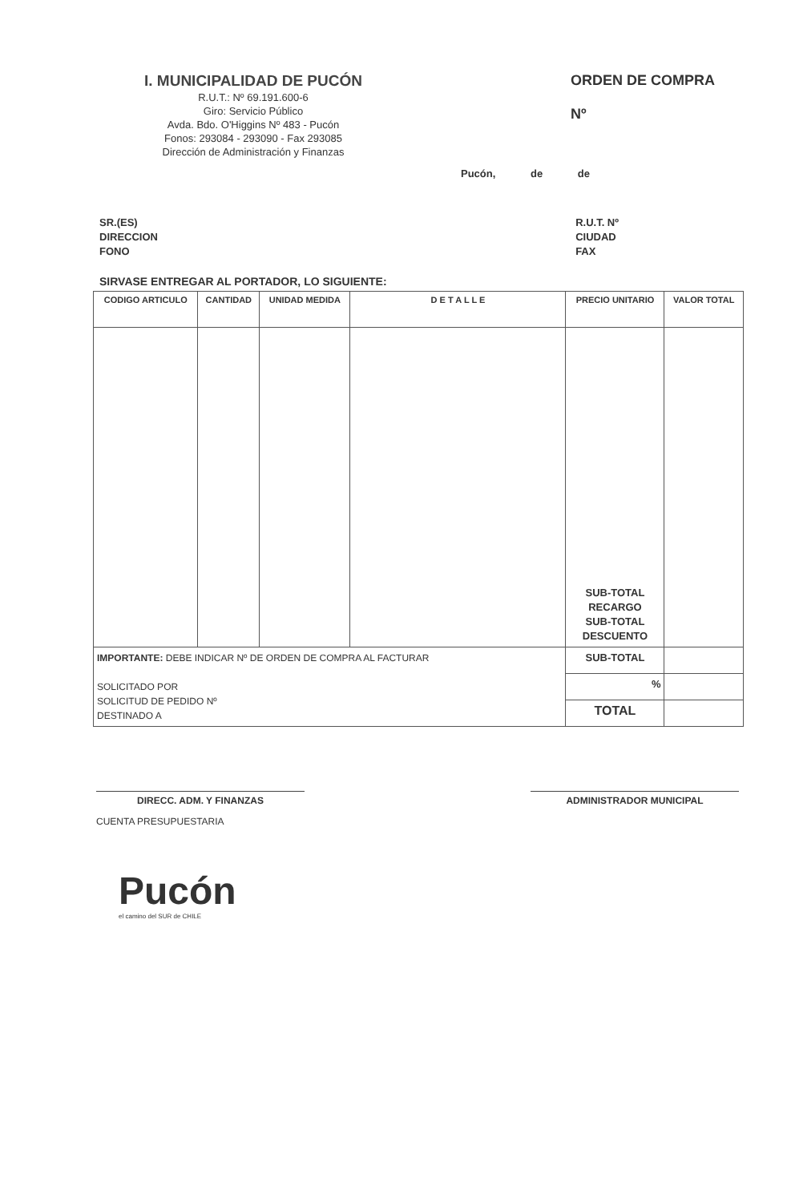I. MUNICIPALIDAD DE PUCÓN
R.U.T.: Nº 69.191.600-6
Giro: Servicio Público
Avda. Bdo. O'Higgins Nº 483 - Pucón
Fonos: 293084 - 293090 - Fax 293085
Dirección de Administración y Finanzas
ORDEN DE COMPRA
Nº
Pucón, de de
SR.(ES)
DIRECCION
FONO
R.U.T. Nº
CIUDAD
FAX
SIRVASE ENTREGAR AL PORTADOR, LO SIGUIENTE:
| CODIGO ARTICULO | CANTIDAD | UNIDAD MEDIDA | D E T A L L E | PRECIO UNITARIO | VALOR TOTAL |
| --- | --- | --- | --- | --- | --- |
| | | | | SUB-TOTAL RECARGO SUB-TOTAL DESCUENTO | |
| IMPORTANTE: DEBE INDICAR Nº DE ORDEN DE COMPRA AL FACTURAR SOLICITADO POR SOLICITUD DE PEDIDO Nº DESTINADO A | | | | SUB-TOTAL | |
| | | | | % | |
| | | | | TOTAL | |
DIRECC. ADM. Y FINANZAS
CUENTA PRESUPUESTARIA
ADMINISTRADOR MUNICIPAL
Pucón
el camino del SUR de CHILE